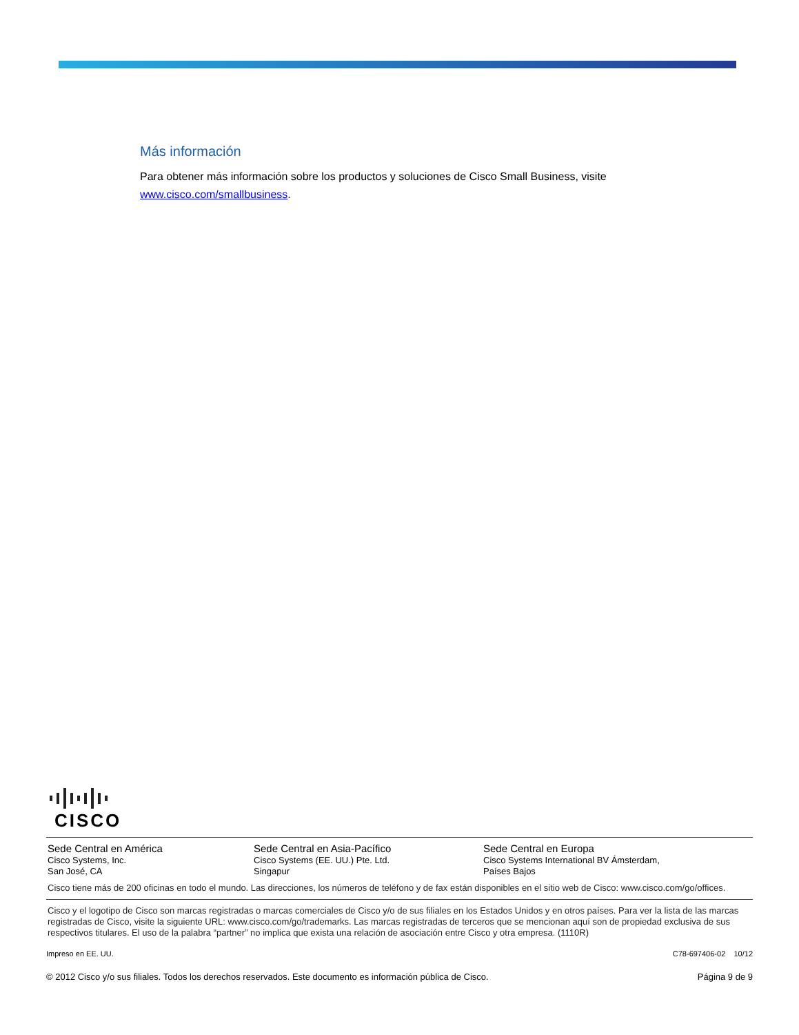Más información
Para obtener más información sobre los productos y soluciones de Cisco Small Business, visite www.cisco.com/smallbusiness.
CISCO
Sede Central en América
Cisco Systems, Inc.
San José, CA
Sede Central en Asia-Pacífico
Cisco Systems (EE. UU.) Pte. Ltd.
Singapur
Sede Central en Europa
Cisco Systems International BV Ámsterdam,
Países Bajos
Cisco tiene más de 200 oficinas en todo el mundo. Las direcciones, los números de teléfono y de fax están disponibles en el sitio web de Cisco: www.cisco.com/go/offices.
Cisco y el logotipo de Cisco son marcas registradas o marcas comerciales de Cisco y/o de sus filiales en los Estados Unidos y en otros países. Para ver la lista de las marcas registradas de Cisco, visite la siguiente URL: www.cisco.com/go/trademarks. Las marcas registradas de terceros que se mencionan aquí son de propiedad exclusiva de sus respectivos titulares. El uso de la palabra “partner” no implica que exista una relación de asociación entre Cisco y otra empresa. (1110R)
Impreso en EE. UU. C78-697406-02 10/12
© 2012 Cisco y/o sus filiales. Todos los derechos reservados. Este documento es información pública de Cisco. Página 9 de 9